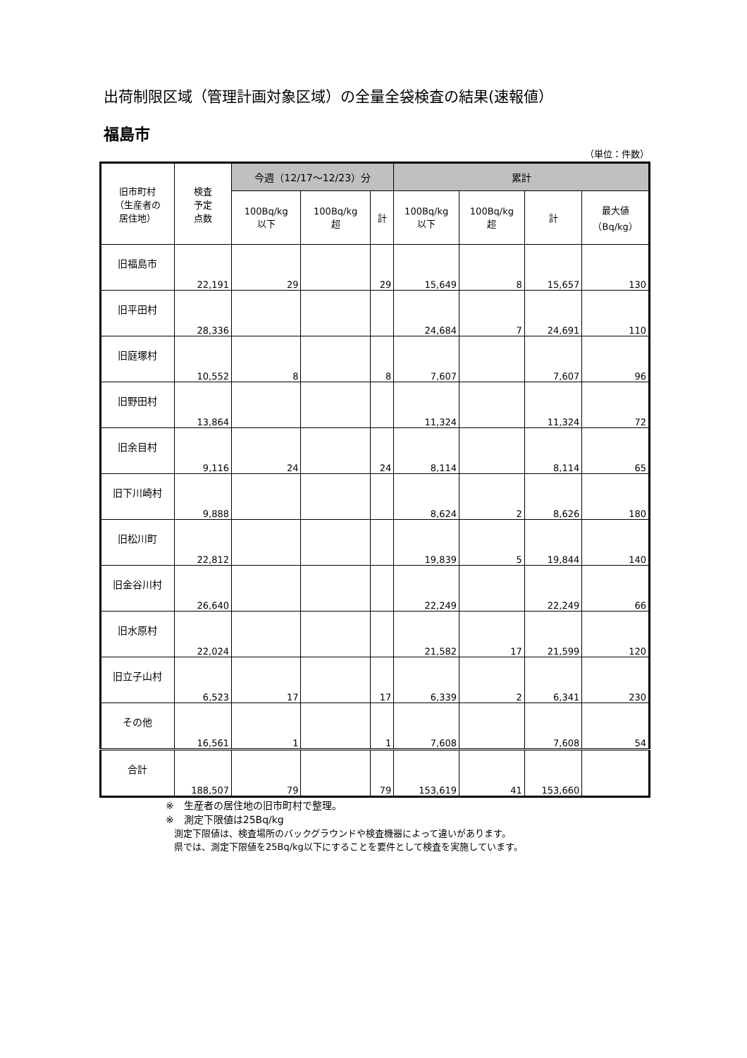出荷制限区域（管理計画対象区域）の全量全袋検査の結果(速報値）
福島市
（単位：件数）
| 旧市町村 （生産者の 居住地） | 検査 予定 点数 | 今週（12/17～12/23）分 | | | 累計 | | | |
| --- | --- | --- | --- | --- | --- | --- | --- | --- |
| | | 100Bq/kg 以下 | 100Bq/kg 超 | 計 | 100Bq/kg 以下 | 100Bq/kg 超 | 計 | 最大値 （Bq/kg） |
| 旧福島市 | 22,191 | 29 | | 29 | 15,649 | 8 | 15,657 | 130 |
| 旧平田村 | 28,336 | | | | 24,684 | 7 | 24,691 | 110 |
| 旧庭塚村 | 10,552 | 8 | | 8 | 7,607 | | 7,607 | 96 |
| 旧野田村 | 13,864 | | | | 11,324 | | 11,324 | 72 |
| 旧余目村 | 9,116 | 24 | | 24 | 8,114 | | 8,114 | 65 |
| 旧下川崎村 | 9,888 | | | | 8,624 | 2 | 8,626 | 180 |
| 旧松川町 | 22,812 | | | | 19,839 | 5 | 19,844 | 140 |
| 旧金谷川村 | 26,640 | | | | 22,249 | | 22,249 | 66 |
| 旧水原村 | 22,024 | | | | 21,582 | 17 | 21,599 | 120 |
| 旧立子山村 | 6,523 | 17 | | 17 | 6,339 | 2 | 6,341 | 230 |
| その他 | 16,561 | 1 | | 1 | 7,608 | | 7,608 | 54 |
| 合計 | 188,507 | 79 | | 79 | 153,619 | 41 | 153,660 | |
※　生産者の居住地の旧市町村で整理。
※　測定下限値は25Bq/kg
測定下限値は、検査場所のバックグラウンドや検査機器によって違いがあります。
県では、測定下限値を25Bq/kg以下にすることを要件として検査を実施しています。